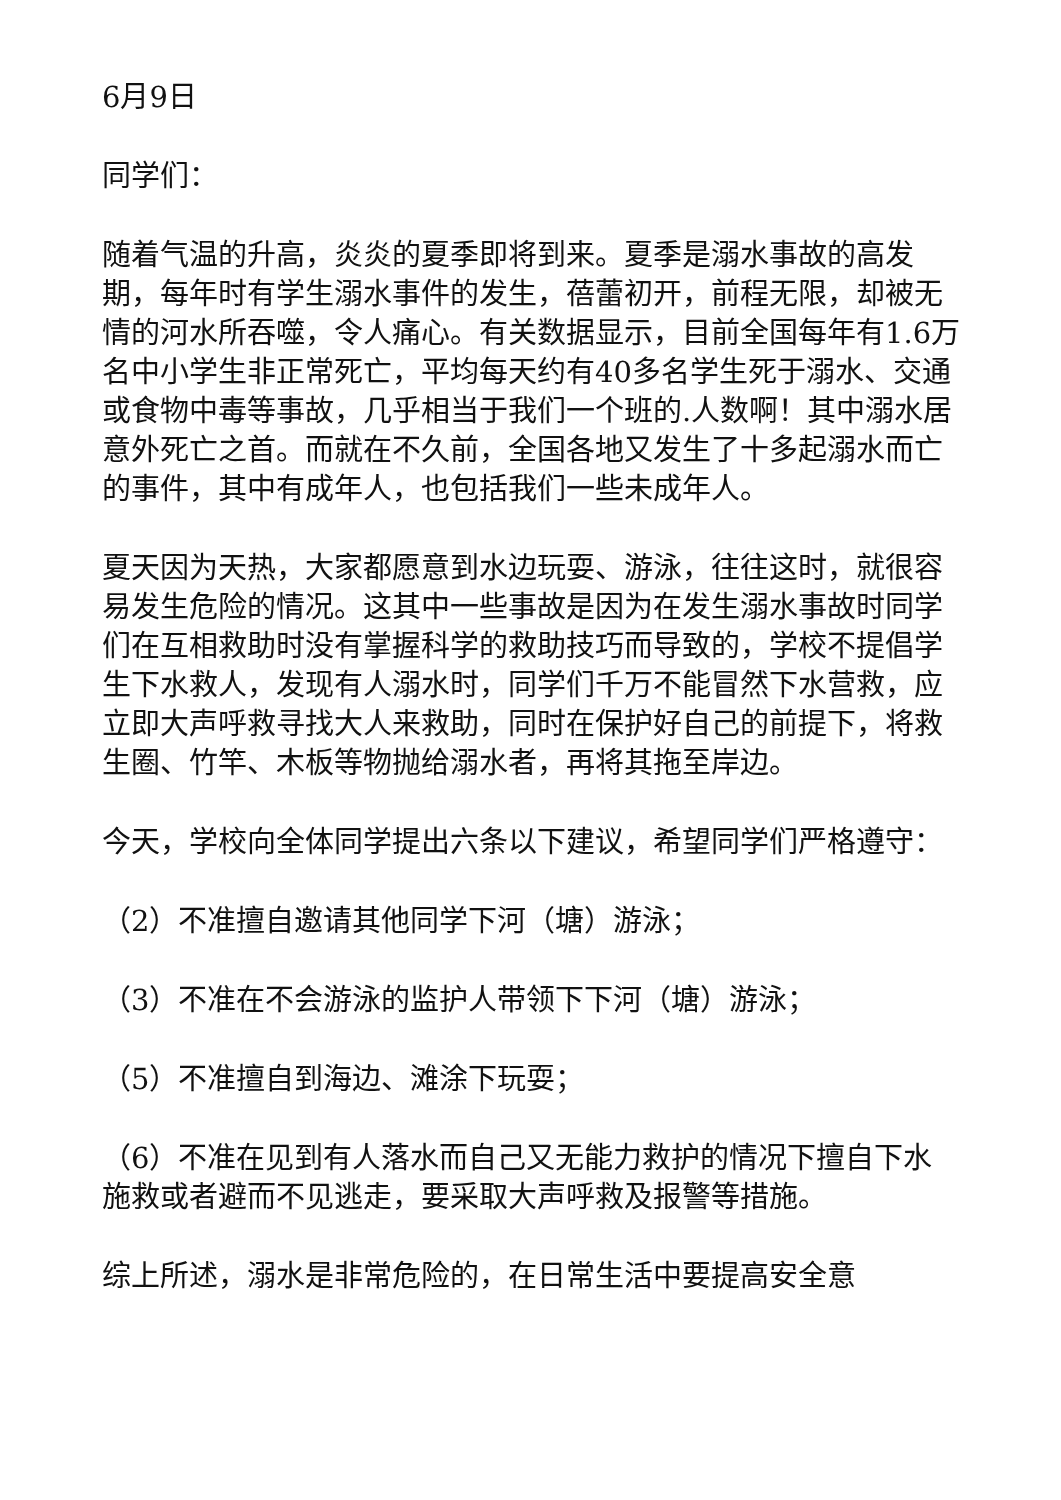6月9日
同学们：
随着气温的升高，炎炎的夏季即将到来。夏季是溺水事故的高发期，每年时有学生溺水事件的发生，蓓蕾初开，前程无限，却被无情的河水所吞噬，令人痛心。有关数据显示，目前全国每年有1.6万名中小学生非正常死亡，平均每天约有40多名学生死于溺水、交通或食物中毒等事故，几乎相当于我们一个班的.人数啊！其中溺水居意外死亡之首。而就在不久前，全国各地又发生了十多起溺水而亡的事件，其中有成年人，也包括我们一些未成年人。
夏天因为天热，大家都愿意到水边玩耍、游泳，往往这时，就很容易发生危险的情况。这其中一些事故是因为在发生溺水事故时同学们在互相救助时没有掌握科学的救助技巧而导致的，学校不提倡学生下水救人，发现有人溺水时，同学们千万不能冒然下水营救，应立即大声呼救寻找大人来救助，同时在保护好自己的前提下，将救生圈、竹竿、木板等物抛给溺水者，再将其拖至岸边。
今天，学校向全体同学提出六条以下建议，希望同学们严格遵守：
（2）不准擅自邀请其他同学下河（塘）游泳；
（3）不准在不会游泳的监护人带领下下河（塘）游泳；
（5）不准擅自到海边、滩涂下玩耍；
（6）不准在见到有人落水而自己又无能力救护的情况下擅自下水施救或者避而不见逃走，要采取大声呼救及报警等措施。
综上所述，溺水是非常危险的，在日常生活中要提高安全意